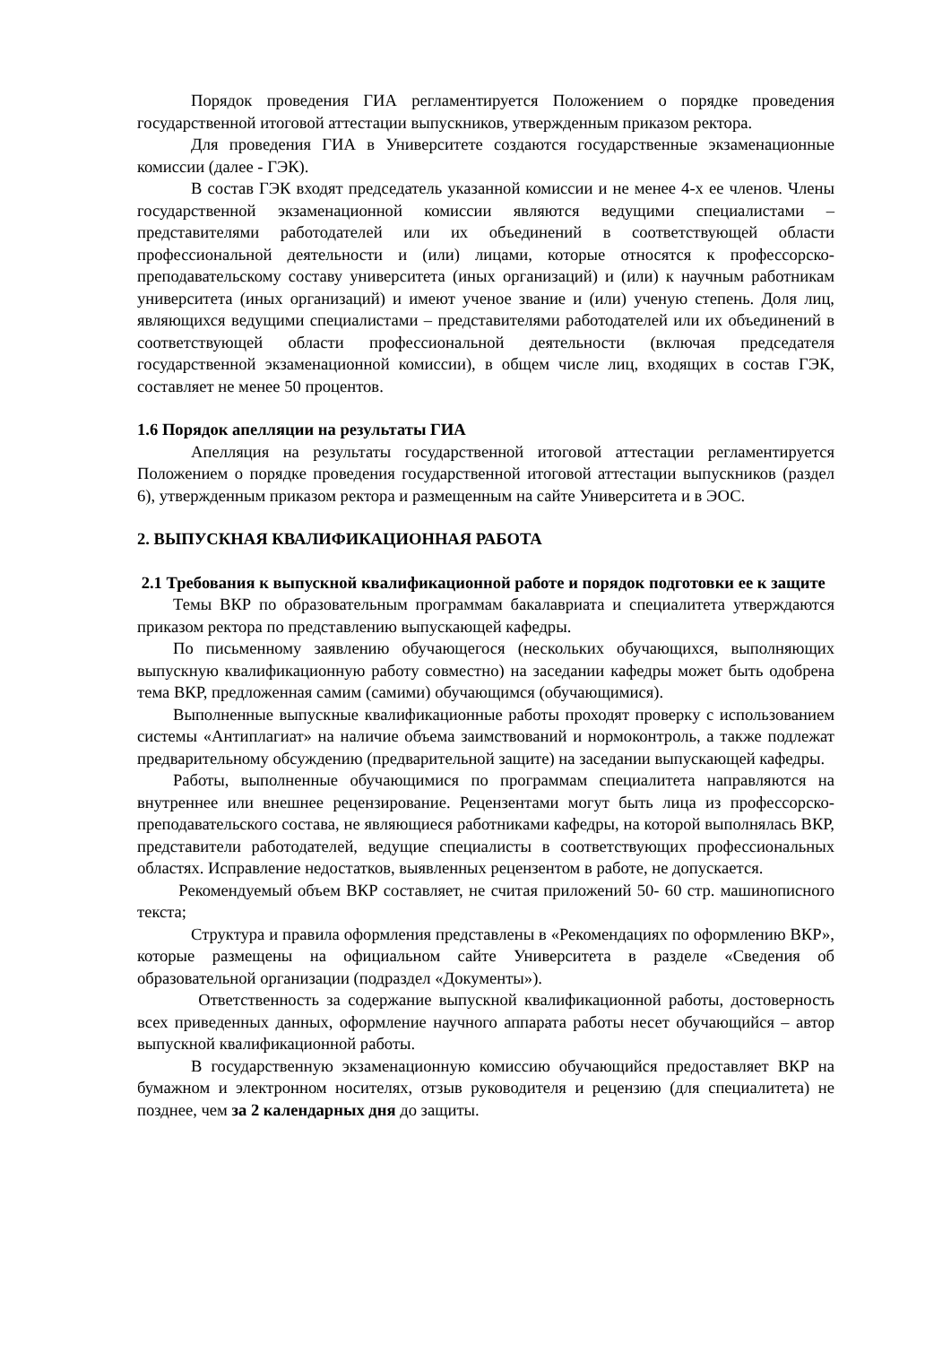Порядок проведения ГИА регламентируется Положением о порядке проведения государственной итоговой аттестации выпускников, утвержденным приказом ректора.
Для проведения ГИА в Университете создаются государственные экзаменационные комиссии (далее - ГЭК).
В состав ГЭК входят председатель указанной комиссии и не менее 4-х ее членов. Члены государственной экзаменационной комиссии являются ведущими специалистами – представителями работодателей или их объединений в соответствующей области профессиональной деятельности и (или) лицами, которые относятся к профессорско-преподавательскому составу университета (иных организаций) и (или) к научным работникам университета (иных организаций) и имеют ученое звание и (или) ученую степень. Доля лиц, являющихся ведущими специалистами – представителями работодателей или их объединений в соответствующей области профессиональной деятельности (включая председателя государственной экзаменационной комиссии), в общем числе лиц, входящих в состав ГЭК, составляет не менее 50 процентов.
1.6 Порядок апелляции на результаты ГИА
Апелляция на результаты государственной итоговой аттестации регламентируется Положением о порядке проведения государственной итоговой аттестации выпускников (раздел 6), утвержденным приказом ректора и размещенным на сайте Университета и в ЭОС.
2. ВЫПУСКНАЯ КВАЛИФИКАЦИОННАЯ РАБОТА
2.1 Требования к выпускной квалификационной работе и порядок подготовки ее к защите
Темы ВКР по образовательным программам бакалавриата и специалитета утверждаются приказом ректора по представлению выпускающей кафедры.
По письменному заявлению обучающегося (нескольких обучающихся, выполняющих выпускную квалификационную работу совместно) на заседании кафедры может быть одобрена тема ВКР, предложенная самим (самими) обучающимся (обучающимися).
Выполненные выпускные квалификационные работы проходят проверку с использованием системы «Антиплагиат» на наличие объема заимствований и нормоконтроль, а также подлежат предварительному обсуждению (предварительной защите) на заседании выпускающей кафедры.
Работы, выполненные обучающимися по программам специалитета направляются на внутреннее или внешнее рецензирование. Рецензентами могут быть лица из профессорско-преподавательского состава, не являющиеся работниками кафедры, на которой выполнялась ВКР, представители работодателей, ведущие специалисты в соответствующих профессиональных областях. Исправление недостатков, выявленных рецензентом в работе, не допускается.
Рекомендуемый объем ВКР составляет, не считая приложений 50- 60 стр. машинописного текста;
Структура и правила оформления представлены в «Рекомендациях по оформлению ВКР», которые размещены на официальном сайте Университета в разделе «Сведения об образовательной организации (подраздел «Документы»).
Ответственность за содержание выпускной квалификационной работы, достоверность всех приведенных данных, оформление научного аппарата работы несет обучающийся – автор выпускной квалификационной работы.
В государственную экзаменационную комиссию обучающийся предоставляет ВКР на бумажном и электронном носителях, отзыв руководителя и рецензию (для специалитета) не позднее, чем за 2 календарных дня до защиты.